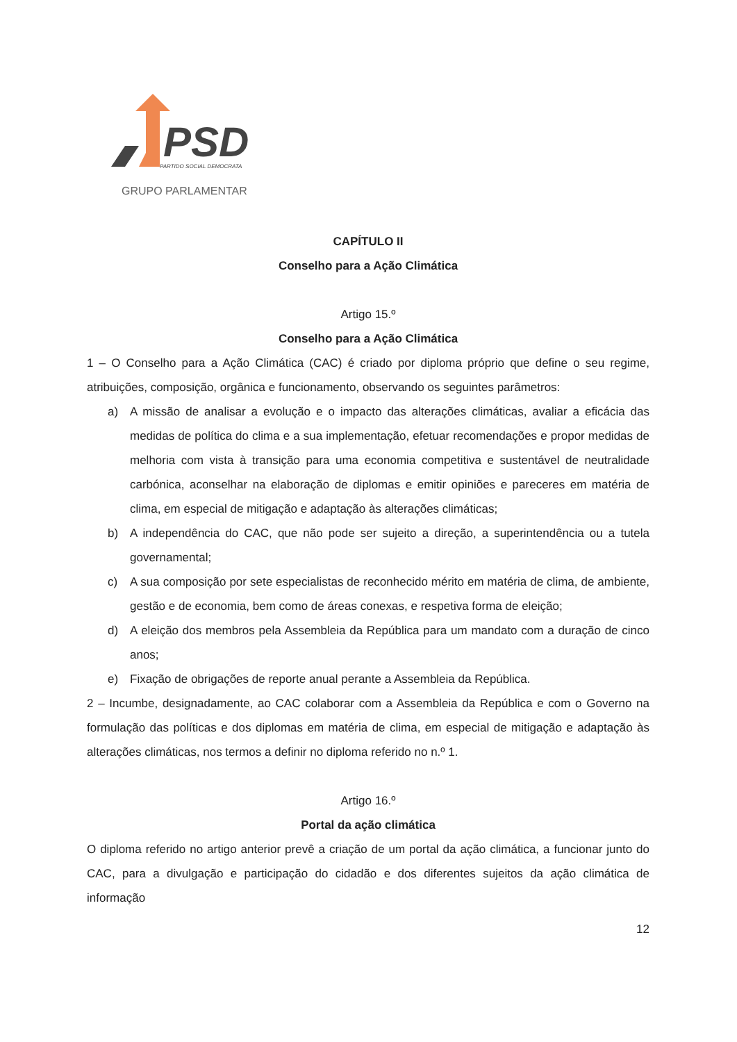PSD
PARTIDO SOCIAL DEMOCRATA
GRUPO PARLAMENTAR
CAPÍTULO II
Conselho para a Ação Climática
Artigo 15.º
Conselho para a Ação Climática
1 – O Conselho para a Ação Climática (CAC) é criado por diploma próprio que define o seu regime, atribuições, composição, orgânica e funcionamento, observando os seguintes parâmetros:
a) A missão de analisar a evolução e o impacto das alterações climáticas, avaliar a eficácia das medidas de política do clima e a sua implementação, efetuar recomendações e propor medidas de melhoria com vista à transição para uma economia competitiva e sustentável de neutralidade carbónica, aconselhar na elaboração de diplomas e emitir opiniões e pareceres em matéria de clima, em especial de mitigação e adaptação às alterações climáticas;
b) A independência do CAC, que não pode ser sujeito a direção, a superintendência ou a tutela governamental;
c) A sua composição por sete especialistas de reconhecido mérito em matéria de clima, de ambiente, gestão e de economia, bem como de áreas conexas, e respetiva forma de eleição;
d) A eleição dos membros pela Assembleia da República para um mandato com a duração de cinco anos;
e) Fixação de obrigações de reporte anual perante a Assembleia da República.
2 – Incumbe, designadamente, ao CAC colaborar com a Assembleia da República e com o Governo na formulação das políticas e dos diplomas em matéria de clima, em especial de mitigação e adaptação às alterações climáticas, nos termos a definir no diploma referido no n.º 1.
Artigo 16.º
Portal da ação climática
O diploma referido no artigo anterior prevê a criação de um portal da ação climática, a funcionar junto do CAC, para a divulgação e participação do cidadão e dos diferentes sujeitos da ação climática de informação
12